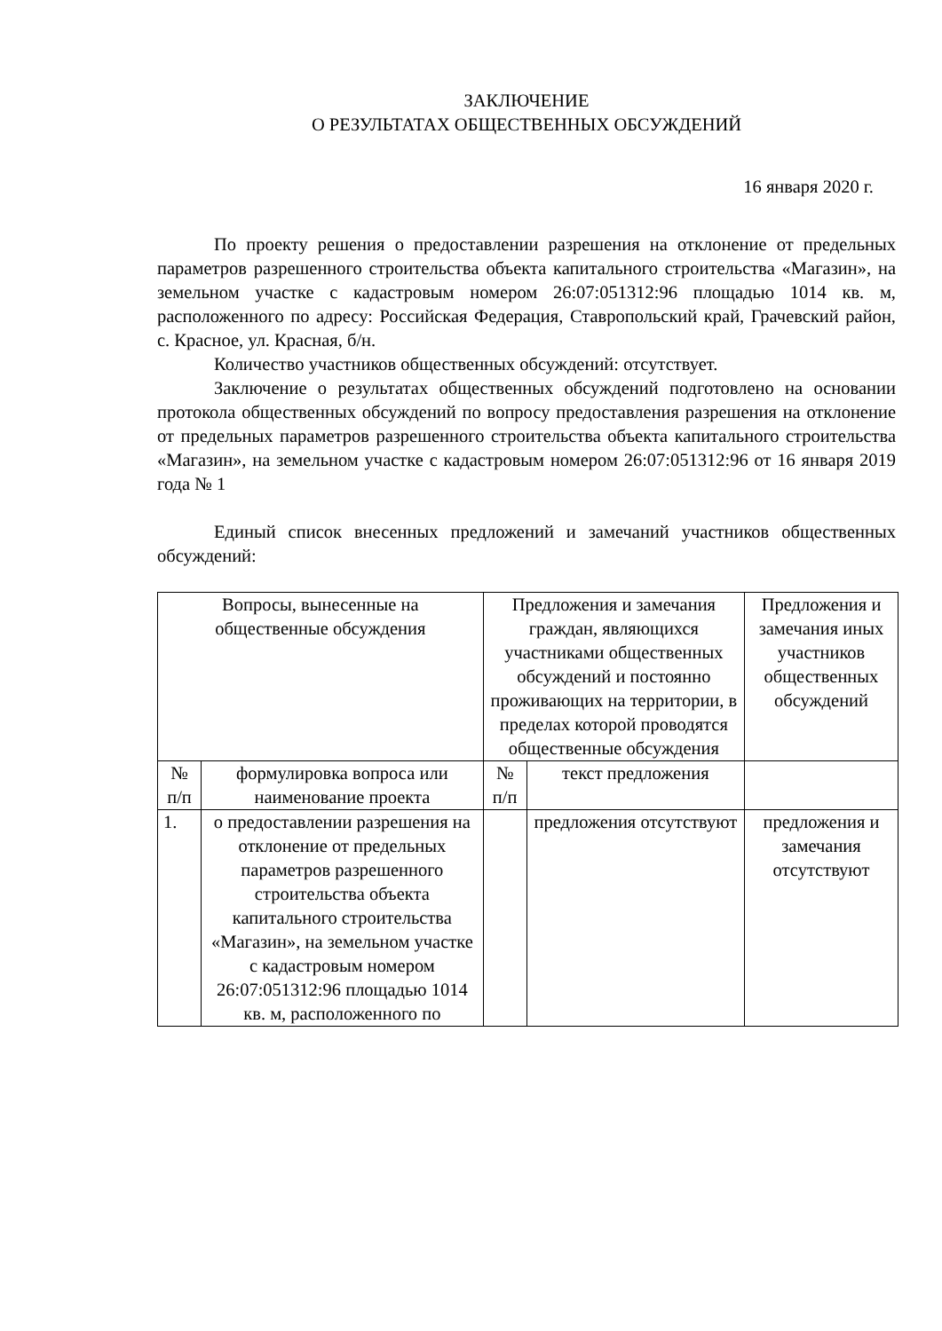ЗАКЛЮЧЕНИЕ
О РЕЗУЛЬТАТАХ ОБЩЕСТВЕННЫХ ОБСУЖДЕНИЙ
16 января 2020 г.
По проекту решения о предоставлении разрешения на отклонение от предельных параметров разрешенного строительства объекта капитального строительства «Магазин», на земельном участке с кадастровым номером 26:07:051312:96 площадью 1014 кв. м, расположенного по адресу: Российская Федерация, Ставропольский край, Грачевский район, с. Красное, ул. Красная, б/н.
Количество участников общественных обсуждений: отсутствует.
Заключение о результатах общественных обсуждений подготовлено на основании протокола общественных обсуждений по вопросу предоставления разрешения на отклонение от предельных параметров разрешенного строительства объекта капитального строительства «Магазин», на земельном участке с кадастровым номером 26:07:051312:96 от 16 января 2019 года № 1
Единый список внесенных предложений и замечаний участников общественных обсуждений:
| Вопросы, вынесенные на общественные обсуждения | | Предложения и замечания граждан, являющихся участниками общественных обсуждений и постоянно проживающих на территории, в пределах которой проводятся общественные обсуждения | | Предложения и замечания иных участников общественных обсуждений |
| № п/п | формулировка вопроса или наименование проекта | № п/п | текст предложения | |
| 1. | о предоставлении разрешения на отклонение от предельных параметров разрешенного строительства объекта капитального строительства «Магазин», на земельном участке с кадастровым номером 26:07:051312:96 площадью 1014 кв. м, расположенного по | | предложения отсутствуют | предложения и замечания отсутствуют |